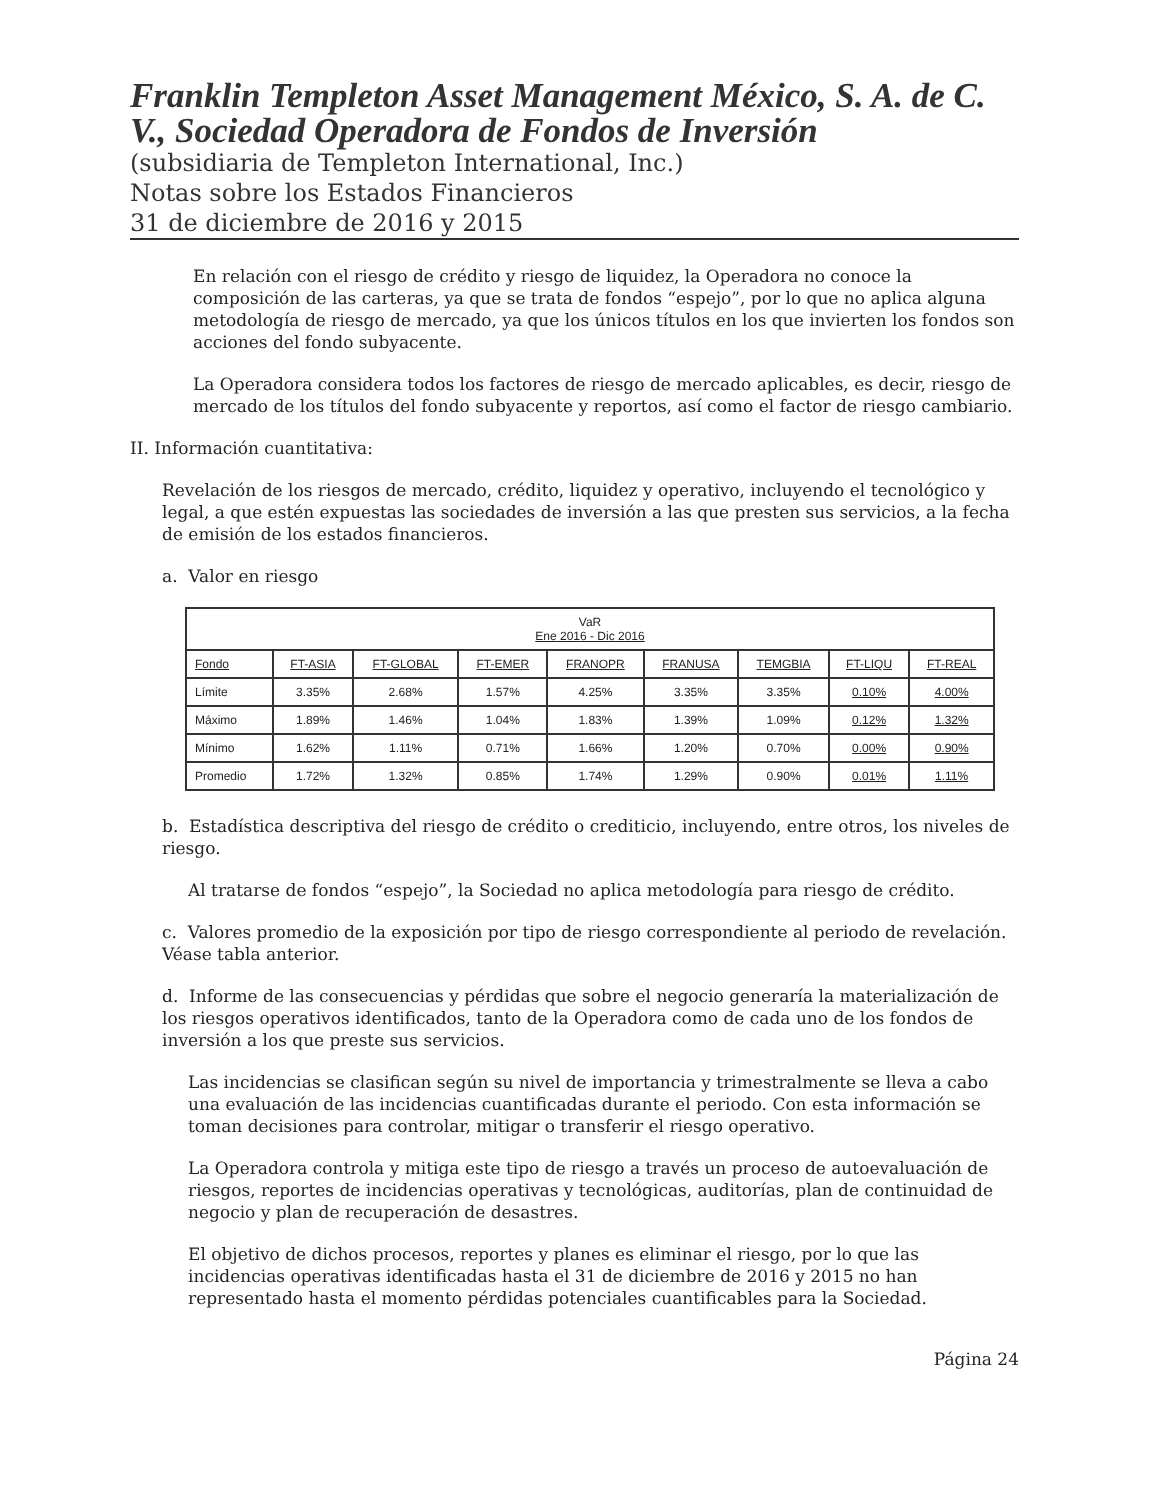Franklin Templeton Asset Management México, S. A. de C. V., Sociedad Operadora de Fondos de Inversión
(subsidiaria de Templeton International, Inc.)
Notas sobre los Estados Financieros
31 de diciembre de 2016 y 2015
En relación con el riesgo de crédito y riesgo de liquidez, la Operadora no conoce la composición de las carteras, ya que se trata de fondos “espejo”, por lo que no aplica alguna metodología de riesgo de mercado, ya que los únicos títulos en los que invierten los fondos son acciones del fondo subyacente.
La Operadora considera todos los factores de riesgo de mercado aplicables, es decir, riesgo de mercado de los títulos del fondo subyacente y reportos, así como el factor de riesgo cambiario.
II. Información cuantitativa:
Revelación de los riesgos de mercado, crédito, liquidez y operativo, incluyendo el tecnológico y legal, a que estén expuestas las sociedades de inversión a las que presten sus servicios, a la fecha de emisión de los estados financieros.
a. Valor en riesgo
| VaR Ene 2016 - Dic 2016 | | | | | | | | |
| --- | --- | --- | --- | --- | --- | --- | --- | --- |
| Fondo | FT-ASIA | FT-GLOBAL | FT-EMER | FRANOPR | FRANUSA | TEMGBIA | FT-LIQU | FT-REAL |
| Límite | 3.35% | 2.68% | 1.57% | 4.25% | 3.35% | 3.35% | 0.10% | 4.00% |
| Máximo | 1.89% | 1.46% | 1.04% | 1.83% | 1.39% | 1.09% | 0.12% | 1.32% |
| Mínimo | 1.62% | 1.11% | 0.71% | 1.66% | 1.20% | 0.70% | 0.00% | 0.90% |
| Promedio | 1.72% | 1.32% | 0.85% | 1.74% | 1.29% | 0.90% | 0.01% | 1.11% |
b. Estadística descriptiva del riesgo de crédito o crediticio, incluyendo, entre otros, los niveles de riesgo.
Al tratarse de fondos “espejo”, la Sociedad no aplica metodología para riesgo de crédito.
c. Valores promedio de la exposición por tipo de riesgo correspondiente al periodo de revelación. Véase tabla anterior.
d. Informe de las consecuencias y pérdidas que sobre el negocio generaría la materialización de los riesgos operativos identificados, tanto de la Operadora como de cada uno de los fondos de inversión a los que preste sus servicios.
Las incidencias se clasifican según su nivel de importancia y trimestralmente se lleva a cabo una evaluación de las incidencias cuantificadas durante el periodo. Con esta información se toman decisiones para controlar, mitigar o transferir el riesgo operativo.
La Operadora controla y mitiga este tipo de riesgo a través un proceso de autoevaluación de riesgos, reportes de incidencias operativas y tecnológicas, auditorías, plan de continuidad de negocio y plan de recuperación de desastres.
El objetivo de dichos procesos, reportes y planes es eliminar el riesgo, por lo que las incidencias operativas identificadas hasta el 31 de diciembre de 2016 y 2015 no han representado hasta el momento pérdidas potenciales cuantificables para la Sociedad.
Página 24